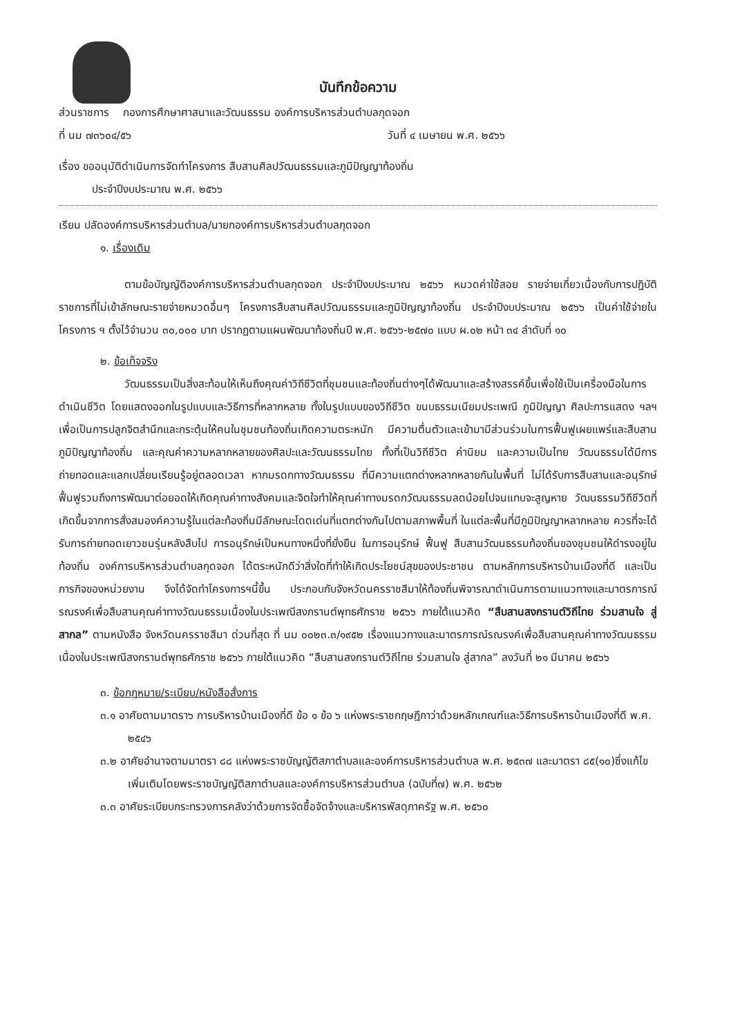บันทึกข้อความ
ส่วนราชการ กองการศึกษาศาสนาและวัฒนธรรม องค์การบริหารส่วนตำบลกุดจอก
ที่ นม ๗๓๖๐๔/๕๖ วันที่ ๔ เมษายน พ.ศ. ๒๕๖๖
เรื่อง ขออนุมัติดำเนินการจัดทำโครงการ สืบสานศิลปวัฒนธรรมและภูมิปัญญาท้องถิ่น
ประจำปีงบประมาณ พ.ศ. ๒๕๖๖
เรียน ปลัดองค์การบริหารส่วนตำบล/นายกองค์การบริหารส่วนตำบลกุดจอก
๑. เรื่องเดิม
ตามข้อบัญญัติองค์การบริหารส่วนตำบลกุดจอก ประจำปีงบประมาณ ๒๕๖๖ หมวดค่าใช้สอย รายจ่ายเกี่ยวเนื่องกับการปฏิบัติราชการที่ไม่เข้าลักษณะรายจ่ายหมวดอื่นๆ โครงการสืบสานศิลปวัฒนธรรมและภูมิปัญญาท้องถิ่น ประจำปีงบประมาณ ๒๕๖๖ เป็นค่าใช้จ่ายในโครงการ ฯ ตั้งไว้จำนวน ๓๐,๐๐๐ บาท ปรากฏตามแผนพัฒนาท้องถิ่นปี พ.ศ. ๒๕๖๖-๒๕๗๐ แบบ ผ.๐๒ หน้า ๓๔ ลำดับที่ ๑๐
๒. ข้อเท็จจริง
วัฒนธรรมเป็นสิ่งสะท้อนให้เห็นถึงคุณค่าวิถีชีวิตที่ชุมชนและท้องถิ่นต่างๆได้พัฒนาและสร้างสรรค์ขึ้นเพื่อใช้เป็นเครื่องมือในการดำเนินชีวิต โดยแสดงออกในรูปแบบและวิธีการที่หลากหลาย ทั้งในรูปแบบของวิถีชีวิต ขนบธรรมเนียมประเพณี ภูมิปัญญา ศิลปะการแสดง ฯลฯ เพื่อเป็นการปลูกจิตสำนึกและกระตุ้นให้คนในชุมชนท้องถิ่นเกิดความตระหนัก มีความตื่นตัวและเข้ามามีส่วนร่วมในการฟื้นฟูเผยแพร่และสืบสานภูมิปัญญาท้องถิ่น และคุณค่าความหลากหลายของศิลปะและวัฒนธรรมไทย ทั้งที่เป็นวิถีชีวิต ค่านิยม และความเป็นไทย วัฒนธรรมได้มีการถ่ายทอดและแลกเปลี่ยนเรียนรู้อยู่ตลอดเวลา หากมรดกทางวัฒนธรรม ที่มีความแตกต่างหลากหลายกันในพื้นที่ ไม่ได้รับการสืบสานและอนุรักษ์ฟื้นฟูรวมถึงการพัฒนาต่อยอดให้เกิดคุณค่าทางสังคมและจิตใจทำให้คุณค่าทางมรดกวัฒนธรรมลดน้อยไปจนแทบจะสูญหาย วัฒนธรรมวิถีชีวิตที่เกิดขึ้นจากการสั่งสมองค์ความรู้ในแต่ละท้องถิ่นมีลักษณะโดดเด่นที่แตกต่างกันไปตามสภาพพื้นที่ ในแต่ละพื้นที่มีภูมิปัญญาหลากหลาย ควรที่จะได้รับการถ่ายทอดเยาวชนรุ่นหลังสืบไป การอนุรักษ์เป็นหนทางหนึ่งที่ยั่งยืน ในการอนุรักษ์ ฟื้นฟู สืบสานวัฒนธรรมท้องถิ่นของชุมชนให้ดำรงอยู่ในท้องถิ่น องค์การบริหารส่วนตำบลกุดจอก ได้ตระหนักดีว่าสิ่งใดที่ทำให้เกิดประโยชน์สุขของประชาชน ตามหลักการบริหารบ้านเมืองที่ดี และเป็นภารกิจของหน่วยงาน จึงได้จัดทำโครงการฯนี้ขึ้น ประกอบกับจังหวัดนครราชสีมาให้ท้องถิ่นพิจารณาดำเนินการตามแนวทางและมาตรการณ์รณรงค์เพื่อสืบสานคุณค่าทางวัฒนธรรมเนื่องในประเพณีสงกรานต์พุทธศักราช ๒๕๖๖ ภายใต้แนวคิด “สืบสานสงกรานต์วิถีไทย ร่วมสานใจ สู่สากล” ตามหนังสือ จังหวัดนครราชสีมา ด่วนที่สุด ที่ นม ๐๐๒๓.๓/๑๙๕๒ เรื่องแนวทางและมาตรการณ์รณรงค์เพื่อสืบสานคุณค่าทางวัฒนธรรมเนื่องในประเพณีสงกรานต์พุทธศักราช ๒๕๖๖ ภายใต้แนวคิด “สืบสานสงกรานต์วิถีไทย ร่วมสานใจ สู่สากล” ลงวันที่ ๒๑ มีนาคม ๒๕๖๖
๓. ข้อกฎหมาย/ระเบียบ/หนังสือสั่งการ
๓.๑ อาศัยตามมาตรา๖ การบริหารบ้านเมืองที่ดี ข้อ ๑ ข้อ ๖ แห่งพระราชกฤษฎีกาว่าด้วยหลักเกณฑ์และวิธีการบริหารบ้านเมืองที่ดี พ.ศ. ๒๕๔๖
๓.๒ อาศัยอำนาจตามมาตรา ๘๘ แห่งพระราชบัญญัติสภาตำบลและองค์การบริหารส่วนตำบล พ.ศ. ๒๕๓๗ และมาตรา ๘๕(๑๐)ซึ่งแก้ไขเพิ่มเติมโดยพระราชบัญญัติสภาตำบลและองค์การบริหารส่วนตำบล (ฉบับที่๗) พ.ศ. ๒๕๖๒
๓.๓ อาศัยระเบียบกระทรวงการคลังว่าด้วยการจัดซื้อจัดจ้างและบริหารพัสดุภาครัฐ พ.ศ. ๒๕๖๐